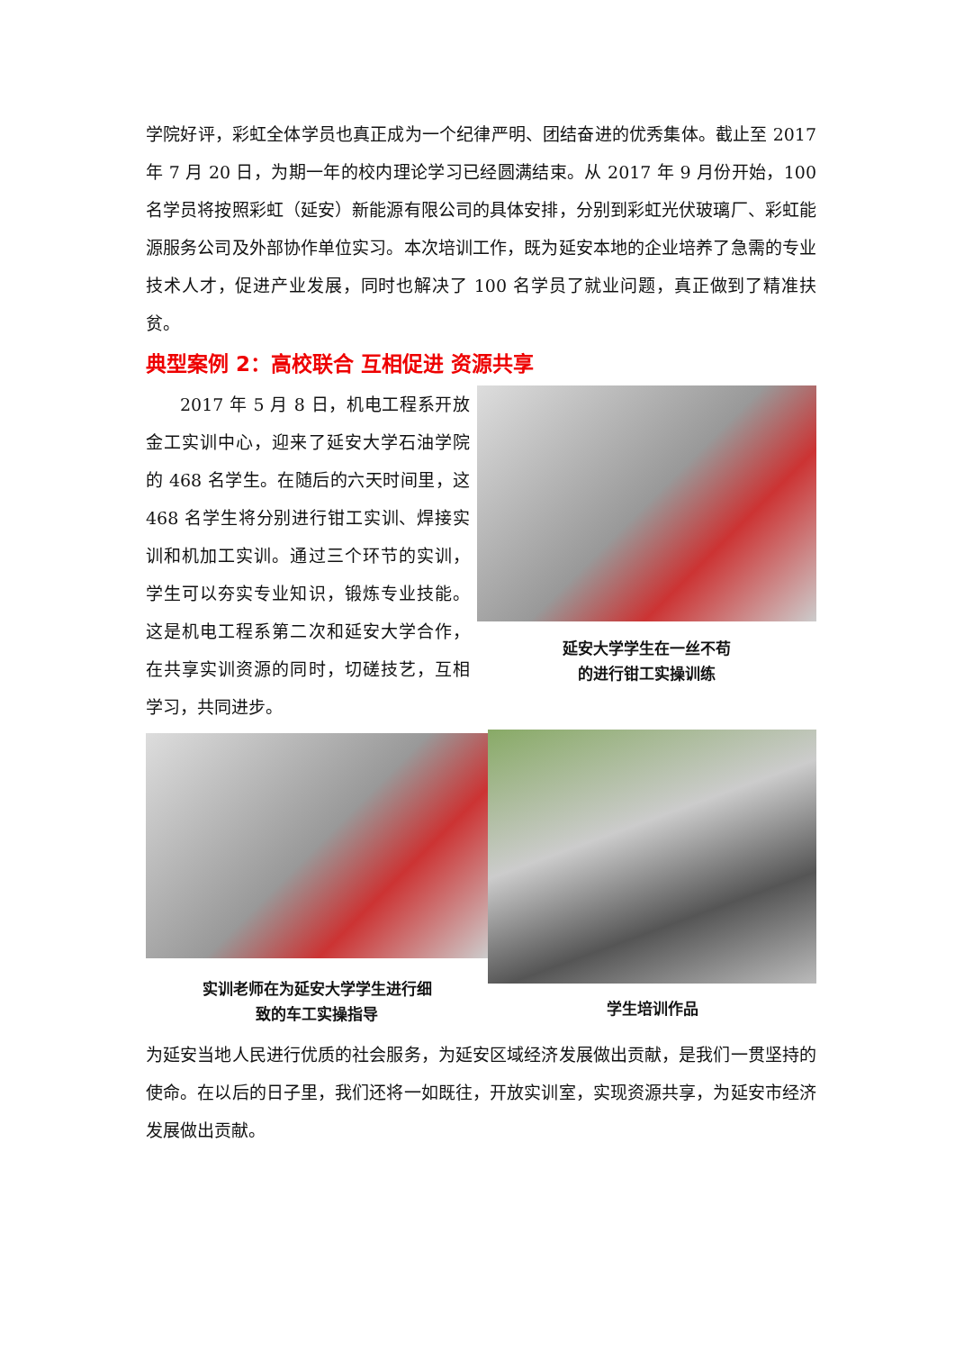学院好评，彩虹全体学员也真正成为一个纪律严明、团结奋进的优秀集体。截止至 2017 年 7 月 20 日，为期一年的校内理论学习已经圆满结束。从 2017 年 9 月份开始，100 名学员将按照彩虹（延安）新能源有限公司的具体安排，分别到彩虹光伏玻璃厂、彩虹能源服务公司及外部协作单位实习。本次培训工作，既为延安本地的企业培养了急需的专业技术人才，促进产业发展，同时也解决了 100 名学员了就业问题，真正做到了精准扶贫。
典型案例 2：高校联合 互相促进 资源共享
2017 年 5 月 8 日，机电工程系开放金工实训中心，迎来了延安大学石油学院的 468 名学生。在随后的六天时间里，这 468 名学生将分别进行钳工实训、焊接实训和机加工实训。通过三个环节的实训，学生可以夯实专业知识，锻炼专业技能。这是机电工程系第二次和延安大学合作，在共享实训资源的同时，切磋技艺，互相学习，共同进步。
延安大学学生在一丝不苟
的进行钳工实操训练
实训老师在为延安大学学生进行细
致的车工实操指导
学生培训作品
为延安当地人民进行优质的社会服务，为延安区域经济发展做出贡献，是我们一贯坚持的使命。在以后的日子里，我们还将一如既往，开放实训室，实现资源共享，为延安市经济发展做出贡献。